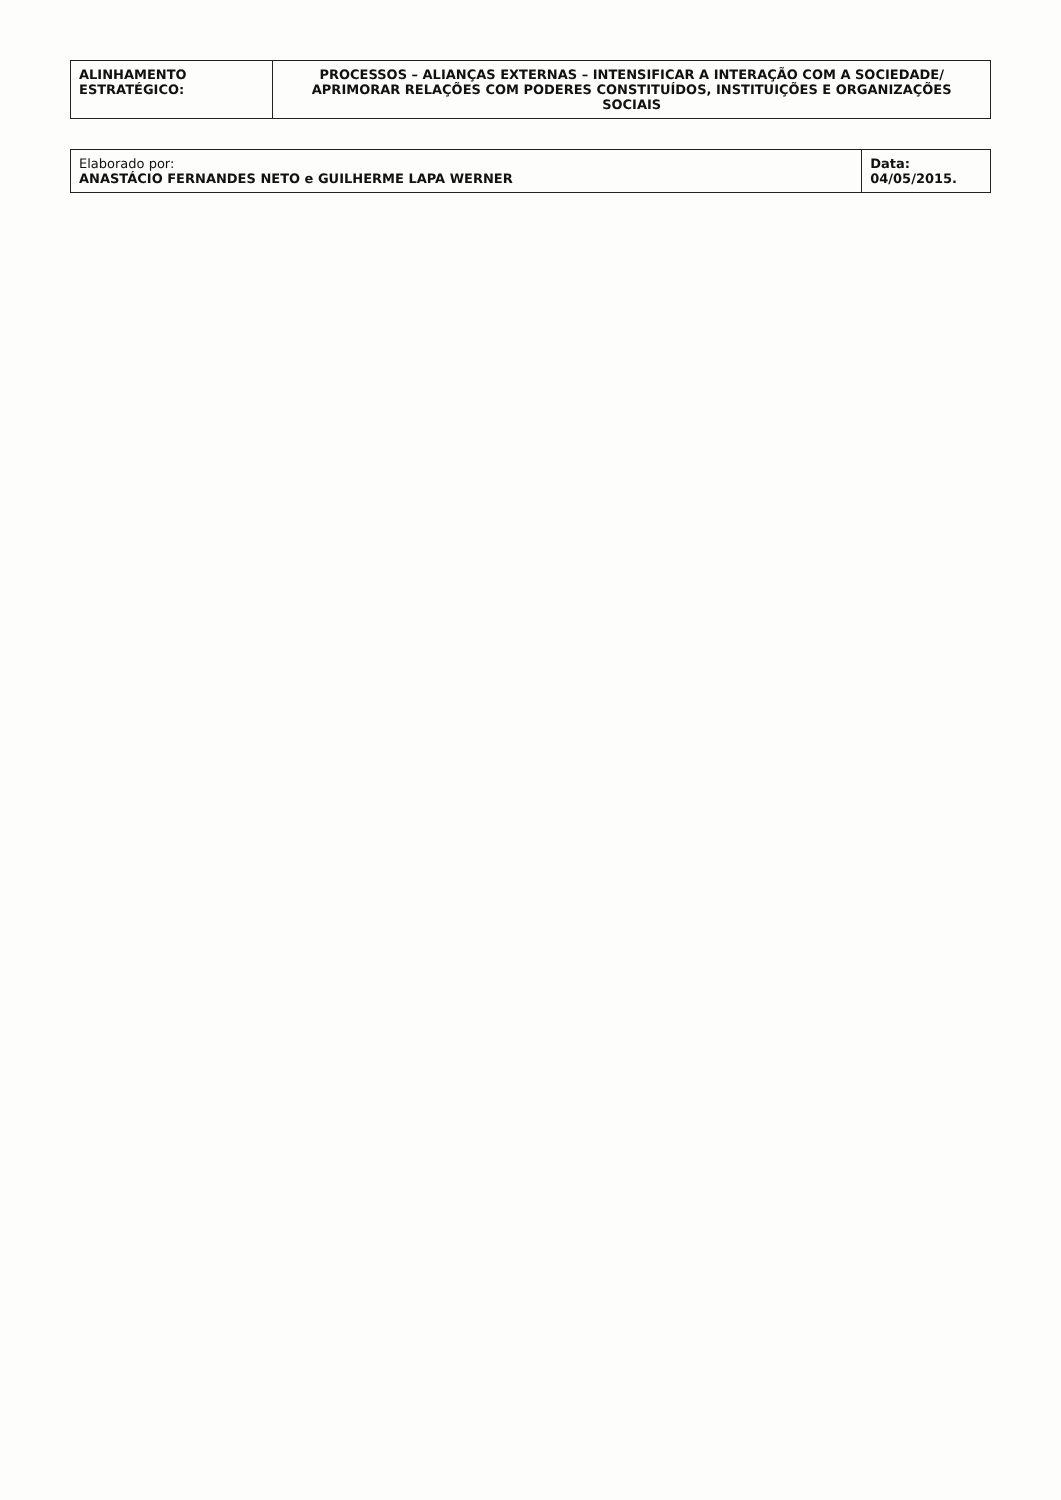| ALINHAMENTO ESTRATÉGICO: | PROCESSOS – ALIANÇAS EXTERNAS – INTENSIFICAR A INTERAÇÃO COM A SOCIEDADE/ APRIMORAR RELAÇÕES COM PODERES CONSTITUÍDOS, INSTITUIÇÕES E ORGANIZAÇÕES SOCIAIS |
| Elaborado por: ANASTÁCIO FERNANDES NETO e GUILHERME LAPA WERNER | Data: 04/05/2015. |